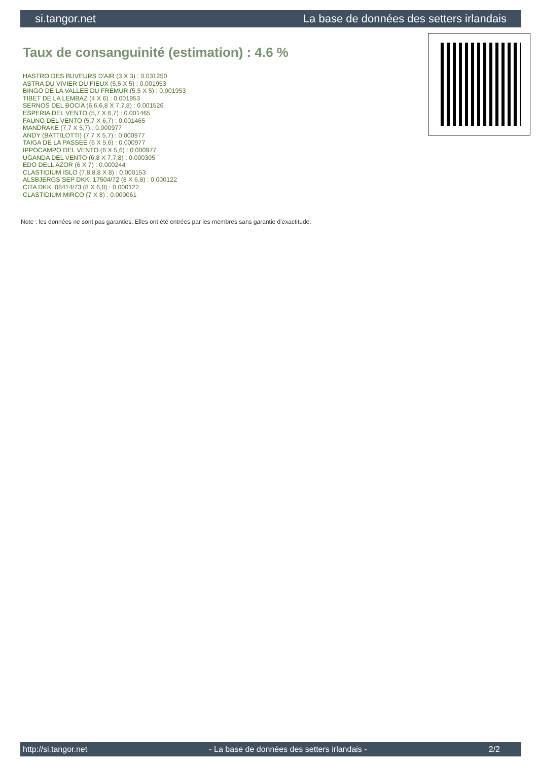si.tangor.net La base de données des setters irlandais
Taux de consanguinité (estimation) : 4.6 %
HASTRO DES BUVEURS D'AIR (3 X 3) : 0.031250
ASTRA DU VIVIER DU FIEUX (5,5 X 5) : 0.001953
BINGO DE LA VALLEE DU FREMUR (5,5 X 5) : 0.001953
TIBET DE LA LEMBAZ (4 X 6) : 0.001953
SERNOS DEL BOCIA (6,6,6,8 X 7,7,8) : 0.001526
ESPERIA DEL VENTO (5,7 X 6,7) : 0.001465
FAUNO DEL VENTO (5,7 X 6,7) : 0.001465
MANDRAKE (7,7 X 5,7) : 0.000977
ANDY (BATTILOTTI) (7,7 X 5,7) : 0.000977
TAIGA DE LA PASSEE (6 X 5,6) : 0.000977
IPPOCAMPO DEL VENTO (6 X 5,6) : 0.000977
UGANDA DEL VENTO (6,8 X 7,7,8) : 0.000305
EDO DELL AZOR (6 X 7) : 0.000244
CLASTIDIUM ISLO (7,8,8,8 X 8) : 0.000153
ALSBJERGS SEP DKK. 17504/72 (8 X 6,8) : 0.000122
CITA DKK. 08414/73 (8 X 6,8) : 0.000122
CLASTIDIUM MIRCO (7 X 8) : 0.000061
Note : les données ne sont pas garanties. Elles ont été entrées par les membres sans garantie d'exactitude.
http://si.tangor.net - La base de données des setters irlandais - 2/2